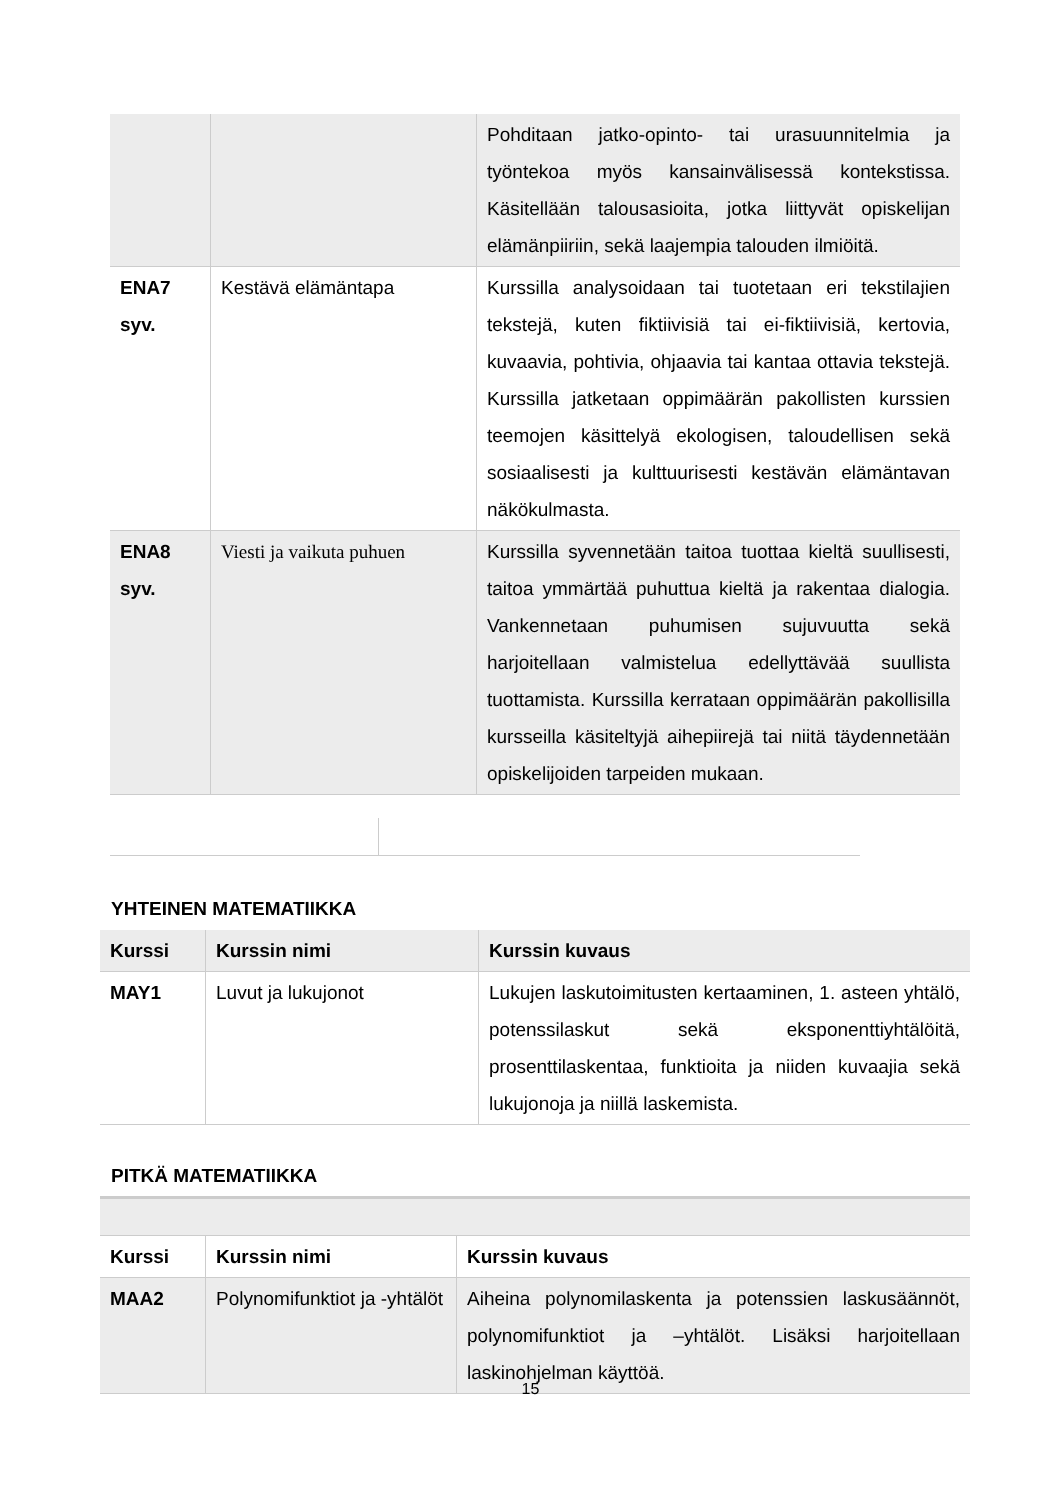| | | Pohditaan jatko-opinto- tai urasuunnitelmia ja työntekoa myös kansainvälisessä kontekstissa. Käsitellään talousasioita, jotka liittyvät opiskelijan elämänpiiriin, sekä laajempia talouden ilmiöitä. |
| ENA7 syv. | Kestävä elämäntapa | Kurssilla analysoidaan tai tuotetaan eri tekstilajien tekstejä, kuten fiktiivisiä tai ei-fiktiivisiä, kertovia, kuvaavia, pohtivia, ohjaavia tai kantaa ottavia tekstejä. Kurssilla jatketaan oppimäärän pakollisten kurssien teemojen käsittelyä ekologisen, taloudellisen sekä sosiaalisesti ja kulttuurisesti kestävän elämäntavan näkökulmasta. |
| ENA8 syv. | Viesti ja vaikuta puhuen | Kurssilla syvennetään taitoa tuottaa kieltä suullisesti, taitoa ymmärtää puhuttua kieltä ja rakentaa dialogia. Vankennetaan puhumisen sujuvuutta sekä harjoitellaan valmistelua edellyttävää suullista tuottamista. Kurssilla kerrataan oppimäärän pakollisilla kursseilla käsiteltyjä aihepiirejä tai niitä täydennetään opiskelijoiden tarpeiden mukaan. |
YHTEINEN MATEMATIIKKA
| Kurssi | Kurssin nimi | Kurssin kuvaus |
| --- | --- | --- |
| MAY1 | Luvut ja lukujonot | Lukujen laskutoimitusten kertaaminen, 1. asteen yhtälö, potenssilaskut sekä eksponenttiyhtälöitä, prosenttilaskentaa, funktioita ja niiden kuvaajia sekä lukujonoja ja niillä laskemista. |
PITKÄ MATEMATIIKKA
| Kurssi | Kurssin nimi | Kurssin kuvaus |
| --- | --- | --- |
| MAA2 | Polynomifunktiot ja -yhtälöt | Aiheina polynomilaskenta ja potenssien laskusäännöt, polynomifunktiot ja –yhtälöt. Lisäksi harjoitellaan laskinohjelman käyttöä. |
15